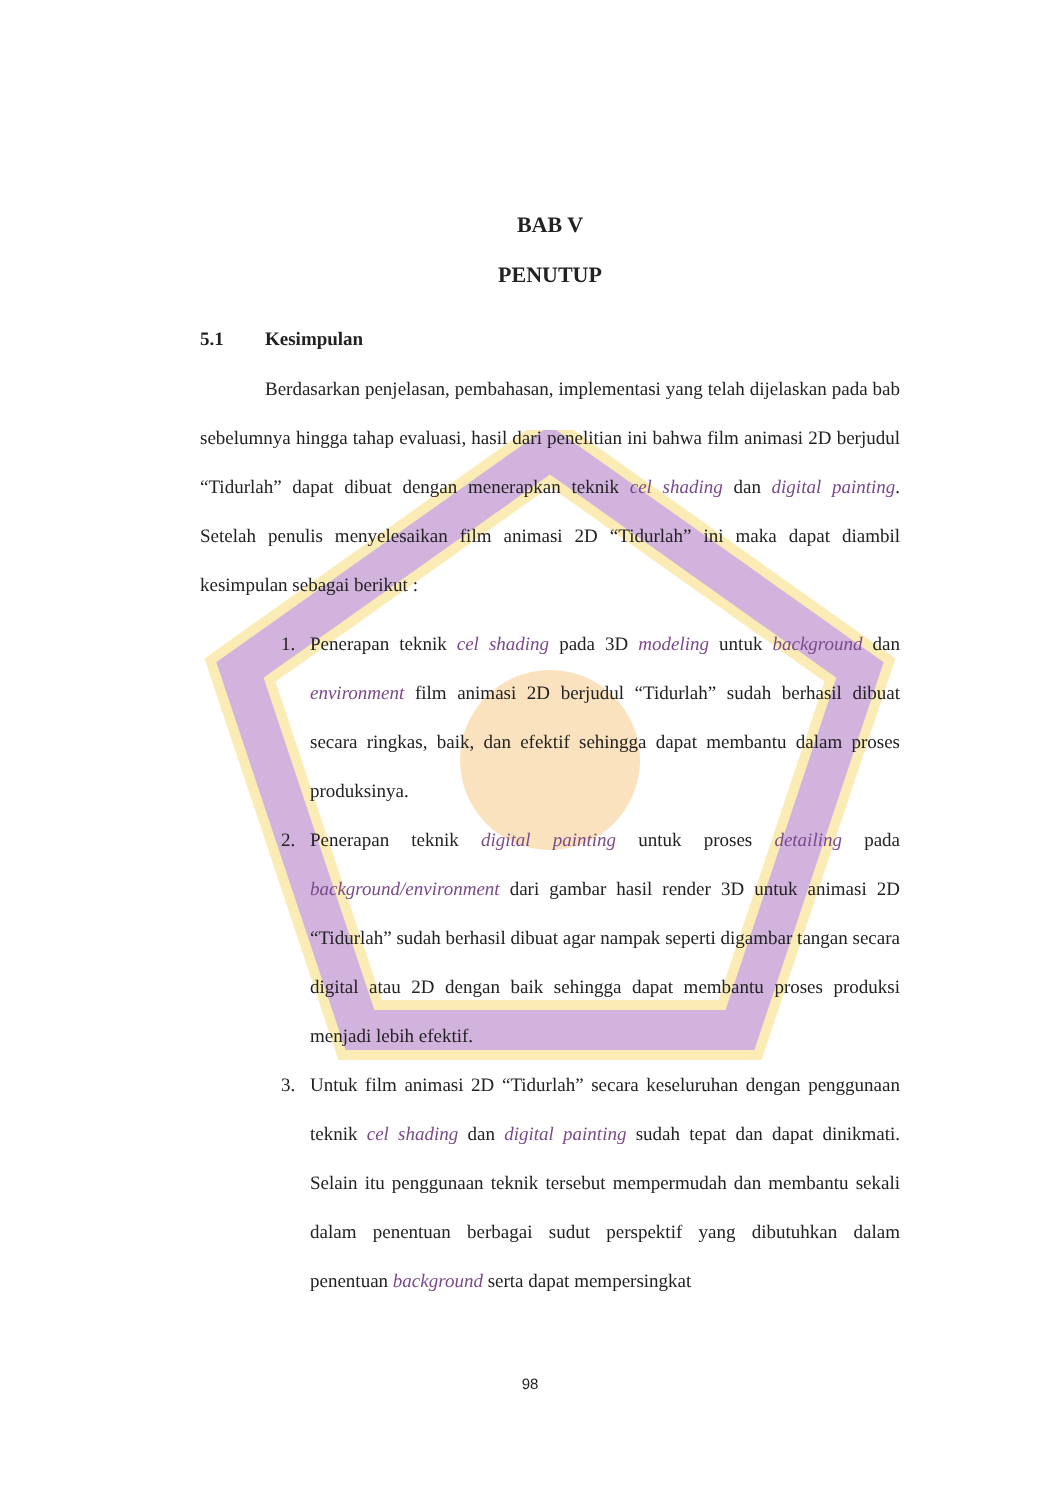BAB V
PENUTUP
5.1 Kesimpulan
Berdasarkan penjelasan, pembahasan, implementasi yang telah dijelaskan pada bab sebelumnya hingga tahap evaluasi, hasil dari penelitian ini bahwa film animasi 2D berjudul “Tidurlah” dapat dibuat dengan menerapkan teknik cel shading dan digital painting. Setelah penulis menyelesaikan film animasi 2D “Tidurlah” ini maka dapat diambil kesimpulan sebagai berikut :
1. Penerapan teknik cel shading pada 3D modeling untuk background dan environment film animasi 2D berjudul “Tidurlah” sudah berhasil dibuat secara ringkas, baik, dan efektif sehingga dapat membantu dalam proses produksinya.
2. Penerapan teknik digital painting untuk proses detailing pada background/environment dari gambar hasil render 3D untuk animasi 2D “Tidurlah” sudah berhasil dibuat agar nampak seperti digambar tangan secara digital atau 2D dengan baik sehingga dapat membantu proses produksi menjadi lebih efektif.
3. Untuk film animasi 2D “Tidurlah” secara keseluruhan dengan penggunaan teknik cel shading dan digital painting sudah tepat dan dapat dinikmati. Selain itu penggunaan teknik tersebut mempermudah dan membantu sekali dalam penentuan berbagai sudut perspektif yang dibutuhkan dalam penentuan background serta dapat mempersingkat
98